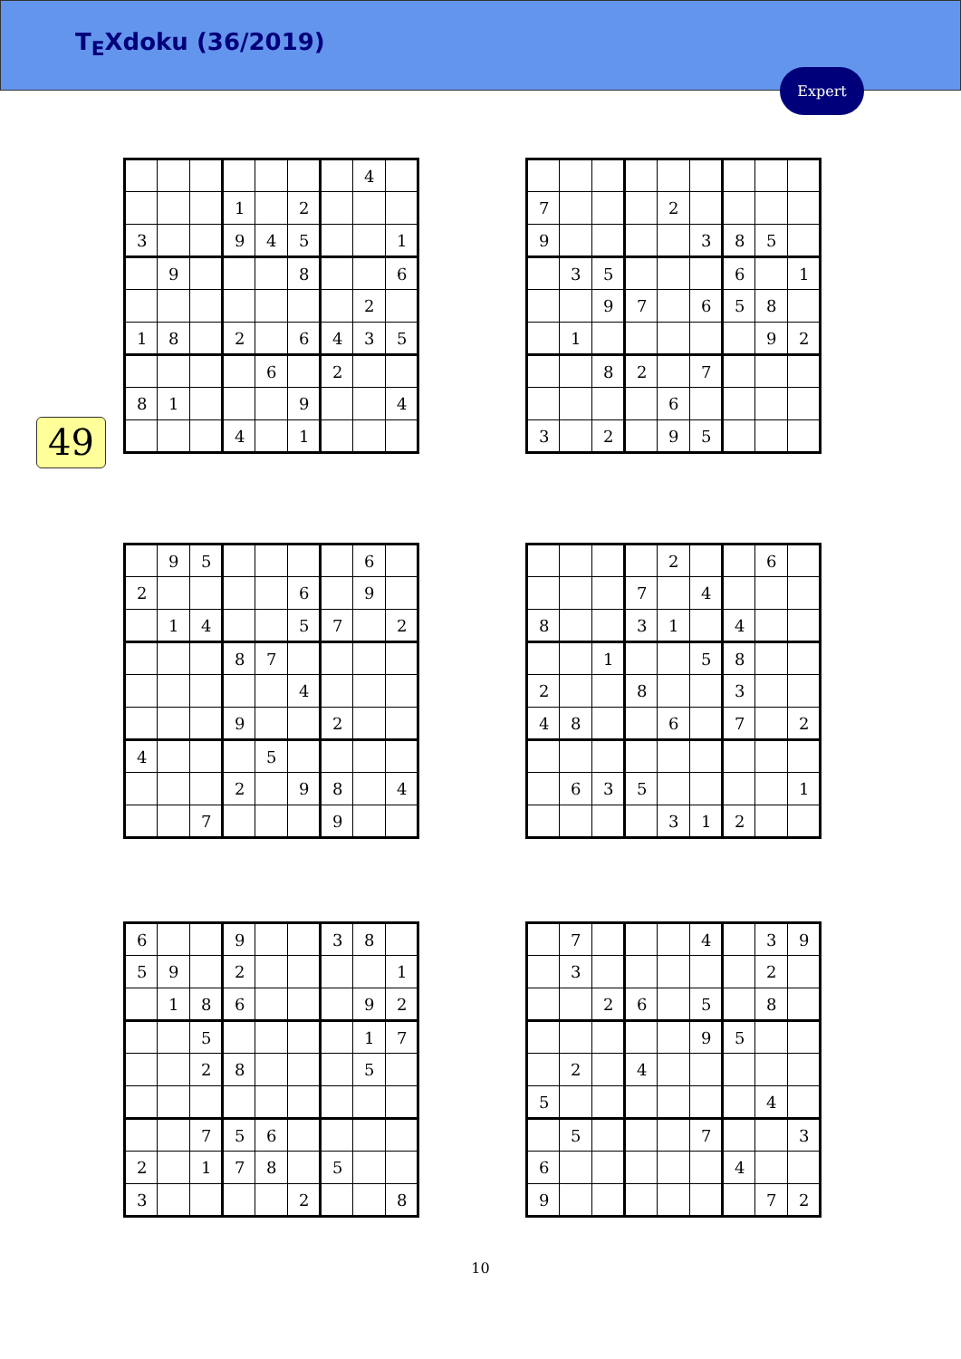T<sub>E</sub>Xdoku (36/2019)
Expert
49
| | | | | | | | 4 | |
| | | | 1 | | 2 | | | |
| 3 | | | 9 | 4 | 5 | | | 1 |
| | 9 | | | | 8 | | | 6 |
| | | | | | | | 2 | |
| 1 | 8 | | 2 | | 6 | 4 | 3 | 5 |
| | | | | 6 | | 2 | | |
| 8 | 1 | | | | 9 | | | 4 |
| | | | 4 | | 1 | | | |
| 7 | | | | 2 | | | | |
| 9 | | | | | 3 | 8 | 5 | |
| | 3 | 5 | | | | 6 | | 1 |
| | | 9 | 7 | | 6 | 5 | 8 | |
| | 1 | | | | | | 9 | 2 |
| | | 8 | 2 | | 7 | | | |
| | | | | 6 | | | | |
| 3 | | 2 | | 9 | 5 | | | |
| | 9 | 5 | | | | | 6 | |
| 2 | | | | | 6 | | 9 | |
| | 1 | 4 | | | 5 | 7 | | 2 |
| | | | 8 | 7 | | | | |
| | | | | | 4 | | | |
| | | | 9 | | | 2 | | |
| 4 | | | | 5 | | | | |
| | | | 2 | | 9 | 8 | | 4 |
| | | 7 | | | | 9 | | |
| | | | | 2 | | | 6 | |
| | | | 7 | | 4 | | | |
| 8 | | | 3 | 1 | | 4 | | |
| | | 1 | | | 5 | 8 | | |
| 2 | | | 8 | | | 3 | | |
| 4 | 8 | | | 6 | | 7 | | 2 |
| | 6 | 3 | 5 | | | | | 1 |
| | | | | 3 | 1 | 2 | | |
| 6 | | | 9 | | | 3 | 8 | |
| 5 | 9 | | 2 | | | | | 1 |
| | 1 | 8 | 6 | | | | 9 | 2 |
| | | 5 | | | | | 1 | 7 |
| | | 2 | 8 | | | | 5 | |
| | | 7 | 5 | 6 | | | | |
| 2 | | 1 | 7 | 8 | | 5 | | |
| 3 | | | | | 2 | | | 8 |
| | 7 | | | | 4 | | 3 | 9 |
| | 3 | | | | | | 2 | |
| | | 2 | 6 | | 5 | | 8 | |
| | | | | | 9 | 5 | | |
| | 2 | | 4 | | | | | |
| 5 | | | | | | | 4 | |
| | 5 | | | | 7 | | | 3 |
| 6 | | | | | | 4 | | |
| 9 | | | | | | | 7 | 2 |
10